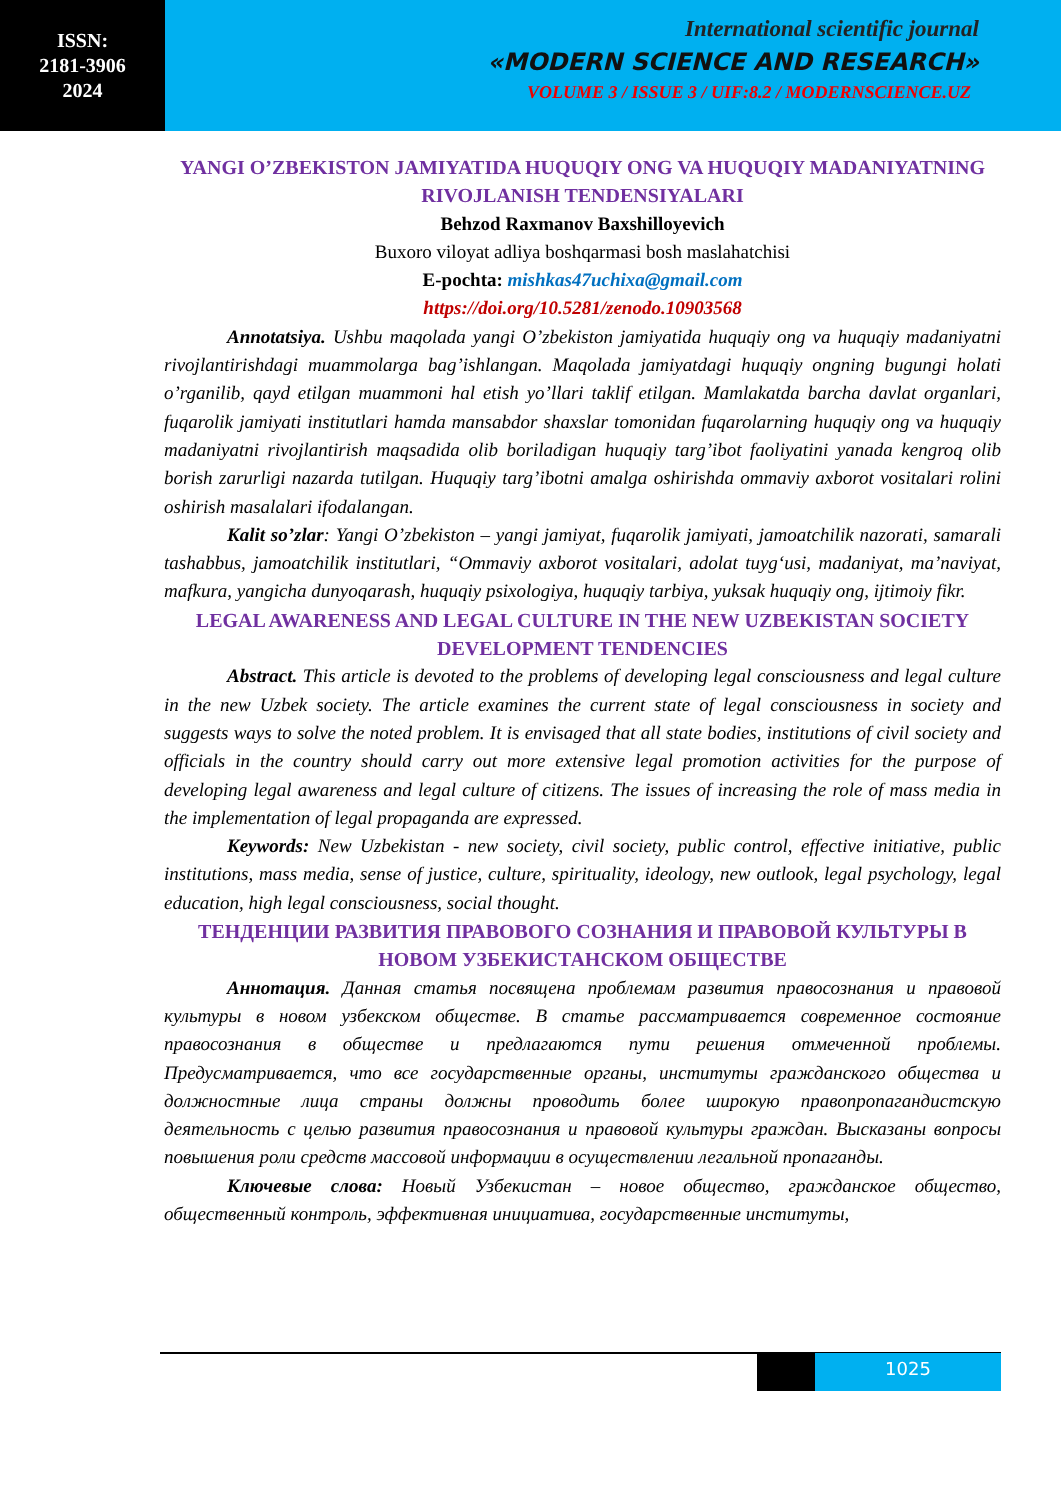ISSN:
2181-3906
2024
International scientific journal
«MODERN SCIENCE AND RESEARCH»
VOLUME 3 / ISSUE 3 / UIF:8.2 / MODERNSCIENCE.UZ
YANGI O’ZBEKISTON JAMIYATIDA HUQUQIY ONG VA HUQUQIY MADANIYATNING RIVOJLANISH TENDENSIYALARI
Behzod Raxmanov Baxshilloyevich
Buxoro viloyat adliya boshqarmasi bosh maslahatchisi
E-pochta: mishkas47uchixa@gmail.com
https://doi.org/10.5281/zenodo.10903568
Annotatsiya. Ushbu maqolada yangi O’zbekiston jamiyatida huquqiy ong va huquqiy madaniyatni rivojlantirishdagi muammolarga bag’ishlangan. Maqolada jamiyatdagi huquqiy ongning bugungi holati o’rganilib, qayd etilgan muammoni hal etish yo’llari taklif etilgan. Mamlakatda barcha davlat organlari, fuqarolik jamiyati institutlari hamda mansabdor shaxslar tomonidan fuqarolarning huquqiy ong va huquqiy madaniyatni rivojlantirish maqsadida olib boriladigan huquqiy targ’ibot faoliyatini yanada kengroq olib borish zarurligi nazarda tutilgan. Huquqiy targ’ibotni amalga oshirishda ommaviy axborot vositalari rolini oshirish masalalari ifodalangan.
Kalit so’zlar: Yangi O’zbekiston – yangi jamiyat, fuqarolik jamiyati, jamoatchilik nazorati, samarali tashabbus, jamoatchilik institutlari, “Ommaviy axborot vositalari, adolat tuyg‘usi, madaniyat, ma’naviyat, mafkura, yangicha dunyoqarash, huquqiy psixologiya, huquqiy tarbiya, yuksak huquqiy ong, ijtimoiy fikr.
LEGAL AWARENESS AND LEGAL CULTURE IN THE NEW UZBEKISTAN SOCIETY DEVELOPMENT TENDENCIES
Abstract. This article is devoted to the problems of developing legal consciousness and legal culture in the new Uzbek society. The article examines the current state of legal consciousness in society and suggests ways to solve the noted problem. It is envisaged that all state bodies, institutions of civil society and officials in the country should carry out more extensive legal promotion activities for the purpose of developing legal awareness and legal culture of citizens. The issues of increasing the role of mass media in the implementation of legal propaganda are expressed.
Keywords: New Uzbekistan - new society, civil society, public control, effective initiative, public institutions, mass media, sense of justice, culture, spirituality, ideology, new outlook, legal psychology, legal education, high legal consciousness, social thought.
ТЕНДЕНЦИИ РАЗВИТИЯ ПРАВОВОГО СОЗНАНИЯ И ПРАВОВОЙ КУЛЬТУРЫ В НОВОМ УЗБЕКИСТАНСКОМ ОБЩЕСТВЕ
Аннотация. Данная статья посвящена проблемам развития правосознания и правовой культуры в новом узбекском обществе. В статье рассматривается современное состояние правосознания в обществе и предлагаются пути решения отмеченной проблемы. Предусматривается, что все государственные органы, институты гражданского общества и должностные лица страны должны проводить более широкую правопропагандистскую деятельность с целью развития правосознания и правовой культуры граждан. Высказаны вопросы повышения роли средств массовой информации в осуществлении легальной пропаганды.
Ключевые слова: Новый Узбекистан – новое общество, гражданское общество, общественный контроль, эффективная инициатива, государственные институты,
1025